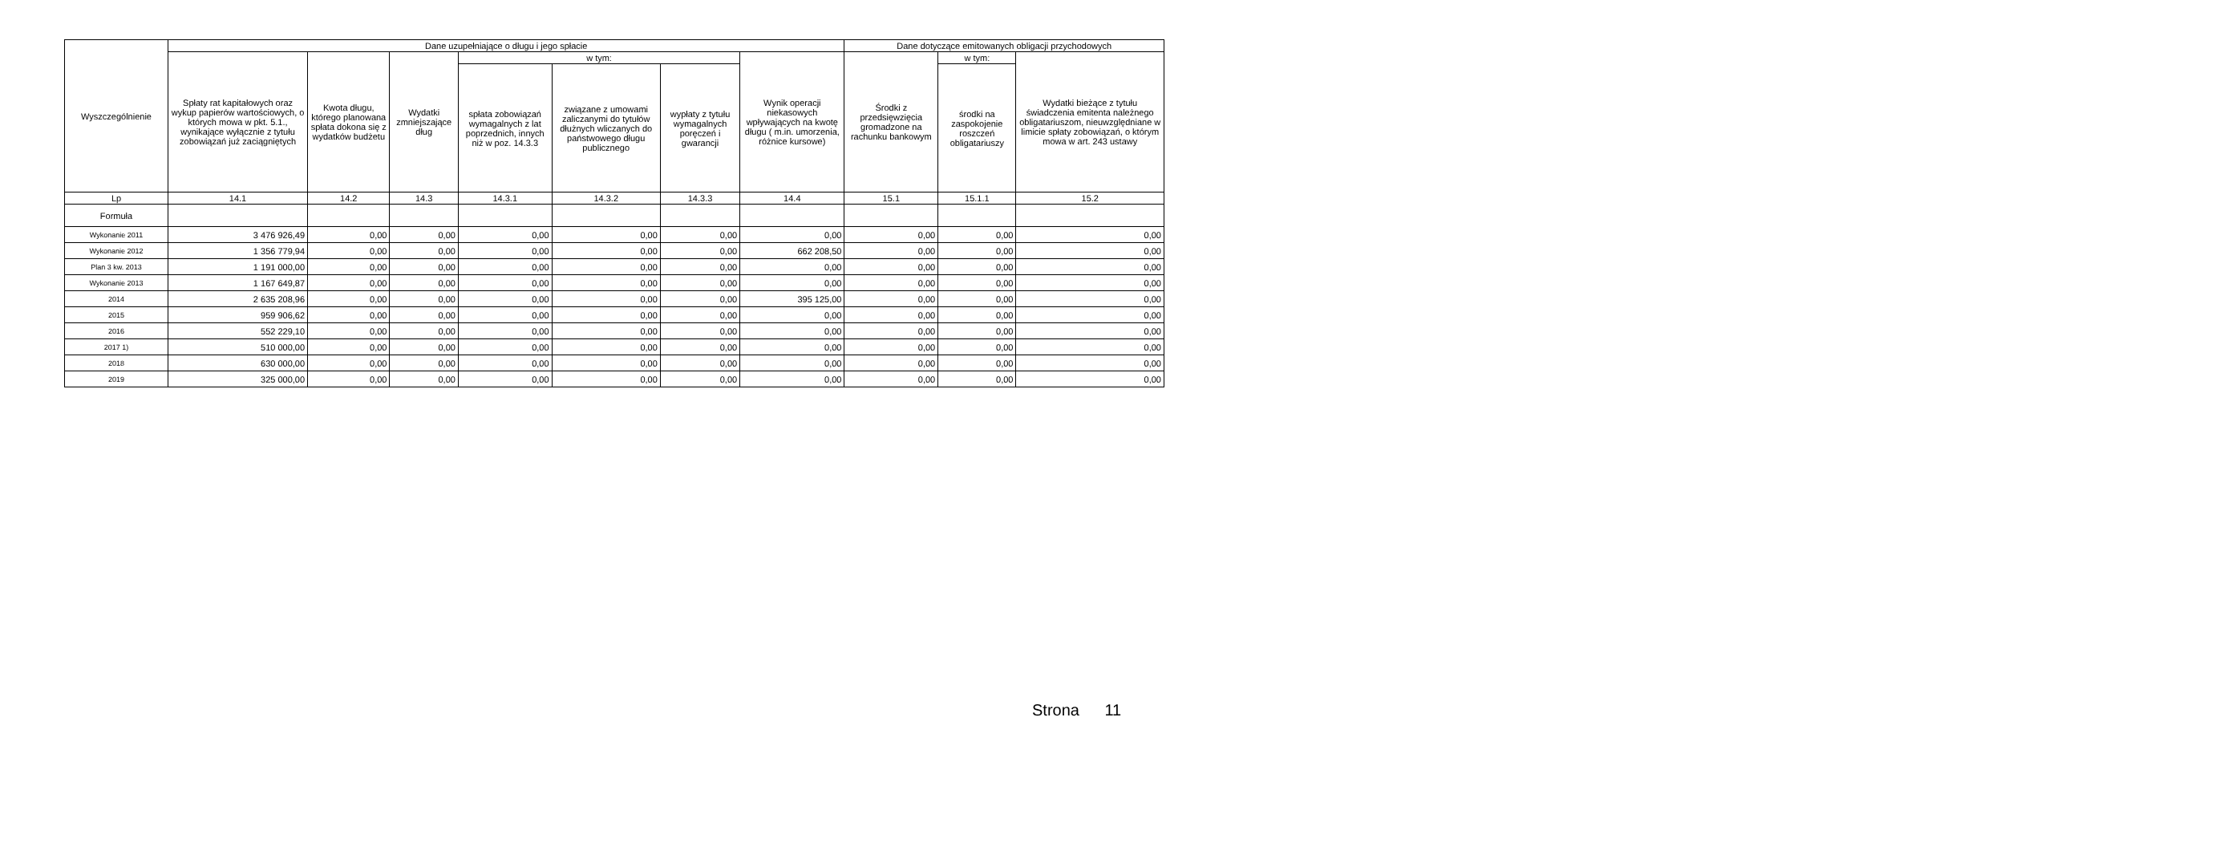| Wyszczególnienie | Dane uzupełniające o długu i jego spłacie | | | | | | | Dane dotyczące emitowanych obligacji przychodowych | | |
| --- | --- | --- | --- | --- | --- | --- | --- | --- | --- | --- |
| | Spłaty rat kapitałowych oraz wykup papierów wartościowych, o których mowa w pkt. 5.1., wynikające wyłącznie z tytułu zobowiązań już zaciągniętych | Kwota długu, którego planowana spłata dokona się z wydatków budżetu | Wydatki zmniejszające dług | w tym: | | | Wynik operacji niekasowych wpływających na kwotę długu ( m.in. umorzenia, różnice kursowe) | Środki z przedsięwzięcia gromadzone na rachunku bankowym | w tym: | Wydatki bieżące z tytułu świadczenia emitenta należnego obligatariuszom, nieuwzględniane w limicie spłaty zobowiązań, o którym mowa w art. 243 ustawy |
| | | | | spłata zobowiązań wymagalnych z lat poprzednich, innych niż w poz. 14.3.3 | związane z umowami zaliczanymi do tytułów dłużnych wliczanych do państwowego długu publicznego | wypłaty z tytułu wymagalnych poręczeń i gwarancji | | | środki na zaspokojenie roszczeń obligatariuszy | |
| Lp | 14.1 | 14.2 | 14.3 | 14.3.1 | 14.3.2 | 14.3.3 | 14.4 | 15.1 | 15.1.1 | 15.2 |
| Formuła | | | | | | | | | | |
| Wykonanie 2011 | 3 476 926,49 | 0,00 | 0,00 | 0,00 | 0,00 | 0,00 | 0,00 | 0,00 | 0,00 | 0,00 |
| Wykonanie 2012 | 1 356 779,94 | 0,00 | 0,00 | 0,00 | 0,00 | 0,00 | 662 208,50 | 0,00 | 0,00 | 0,00 |
| Plan 3 kw. 2013 | 1 191 000,00 | 0,00 | 0,00 | 0,00 | 0,00 | 0,00 | 0,00 | 0,00 | 0,00 | 0,00 |
| Wykonanie 2013 | 1 167 649,87 | 0,00 | 0,00 | 0,00 | 0,00 | 0,00 | 0,00 | 0,00 | 0,00 | 0,00 |
| 2014 | 2 635 208,96 | 0,00 | 0,00 | 0,00 | 0,00 | 0,00 | 395 125,00 | 0,00 | 0,00 | 0,00 |
| 2015 | 959 906,62 | 0,00 | 0,00 | 0,00 | 0,00 | 0,00 | 0,00 | 0,00 | 0,00 | 0,00 |
| 2016 | 552 229,10 | 0,00 | 0,00 | 0,00 | 0,00 | 0,00 | 0,00 | 0,00 | 0,00 | 0,00 |
| 2017 1) | 510 000,00 | 0,00 | 0,00 | 0,00 | 0,00 | 0,00 | 0,00 | 0,00 | 0,00 | 0,00 |
| 2018 | 630 000,00 | 0,00 | 0,00 | 0,00 | 0,00 | 0,00 | 0,00 | 0,00 | 0,00 | 0,00 |
| 2019 | 325 000,00 | 0,00 | 0,00 | 0,00 | 0,00 | 0,00 | 0,00 | 0,00 | 0,00 | 0,00 |
Strona 11